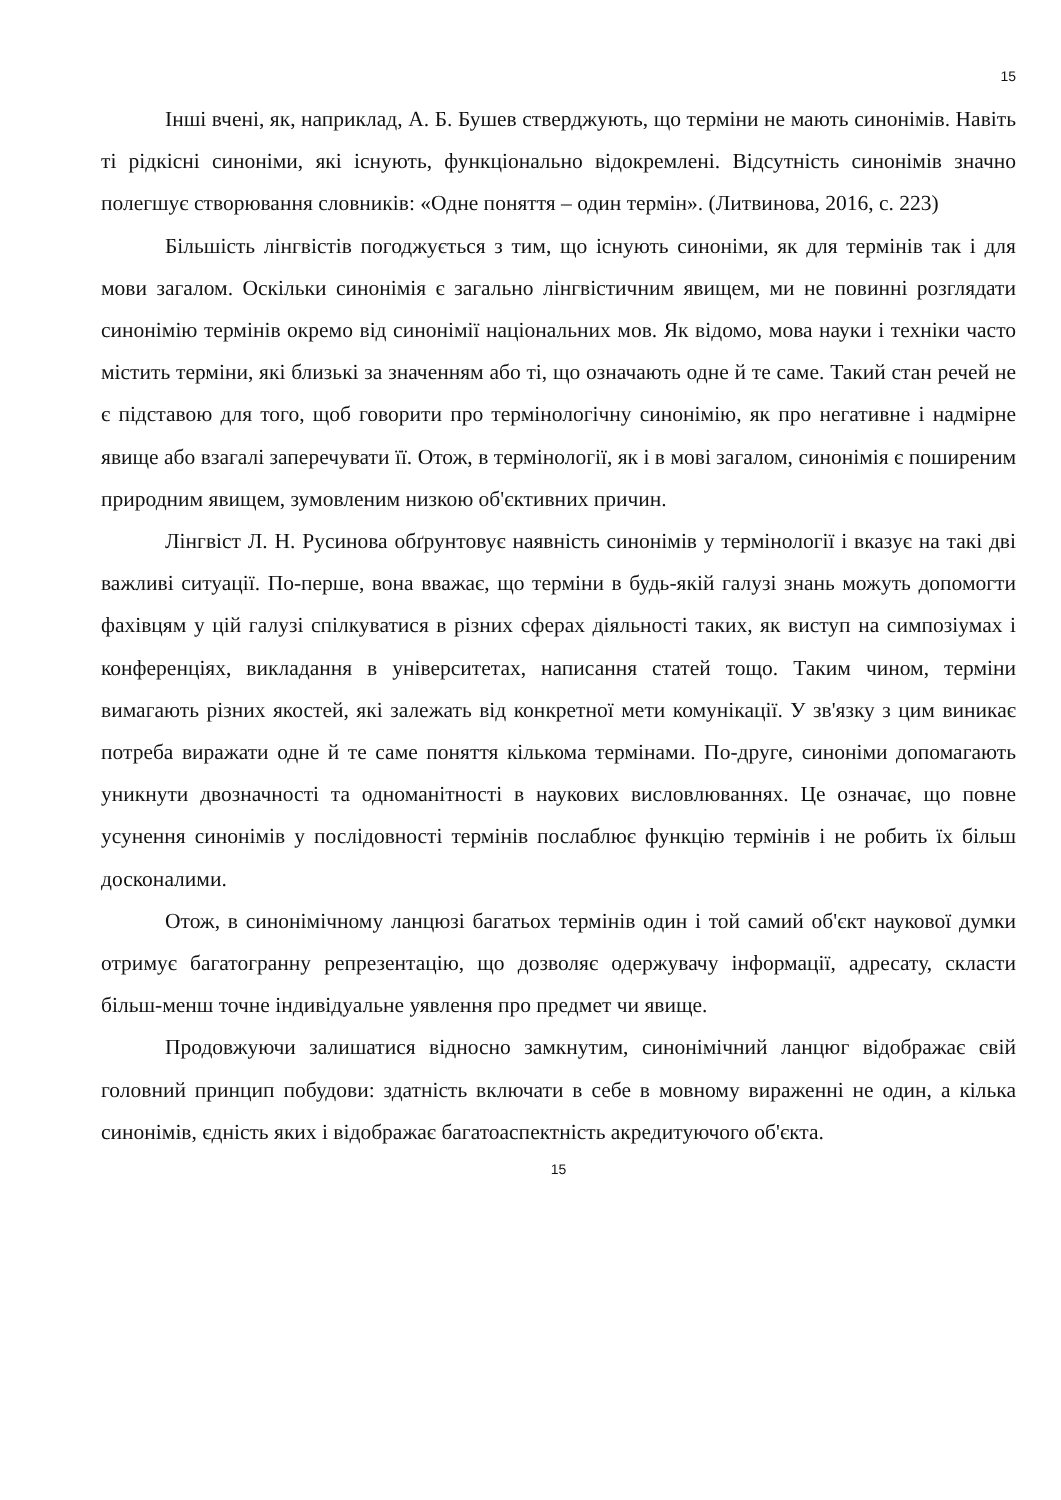15
Інші вчені, як, наприклад, А. Б. Бушев стверджують, що терміни не мають синонімів. Навіть ті рідкісні синоніми, які існують, функціонально відокремлені. Відсутність синонімів значно полегшує створювання словників: «Одне поняття – один термін». (Литвинова, 2016, с. 223)
Більшість лінгвістів погоджується з тим, що існують синоніми, як для термінів так і для мови загалом. Оскільки синонімія є загально лінгвістичним явищем, ми не повинні розглядати синонімію термінів окремо від синонімії національних мов. Як відомо, мова науки і техніки часто містить терміни, які близькі за значенням або ті, що означають одне й те саме. Такий стан речей не є підставою для того, щоб говорити про термінологічну синонімію, як про негативне і надмірне явище або взагалі заперечувати її. Отож, в термінології, як і в мові загалом, синонімія є поширеним природним явищем, зумовленим низкою об'єктивних причин.
Лінгвіст Л. Н. Русинова обґрунтовує наявність синонімів у термінології і вказує на такі дві важливі ситуації. По-перше, вона вважає, що терміни в будь-якій галузі знань можуть допомогти фахівцям у цій галузі спілкуватися в різних сферах діяльності таких, як виступ на симпозіумах і конференціях, викладання в університетах, написання статей тощо. Таким чином, терміни вимагають різних якостей, які залежать від конкретної мети комунікації. У зв'язку з цим виникає потреба виражати одне й те саме поняття кількома термінами. По-друге, синоніми допомагають уникнути двозначності та одноманітності в наукових висловлюваннях. Це означає, що повне усунення синонімів у послідовності термінів послаблює функцію термінів і не робить їх більш досконалими.
Отож, в синонімічному ланцюзі багатьох термінів один і той самий об'єкт наукової думки отримує багатогранну репрезентацію, що дозволяє одержувачу інформації, адресату, скласти більш-менш точне індивідуальне уявлення про предмет чи явище.
Продовжуючи залишатися відносно замкнутим, синонімічний ланцюг відображає свій головний принцип побудови: здатність включати в себе в мовному вираженні не один, а кілька синонімів, єдність яких і відображає багатоаспектність акредитуючого об'єкта.
15